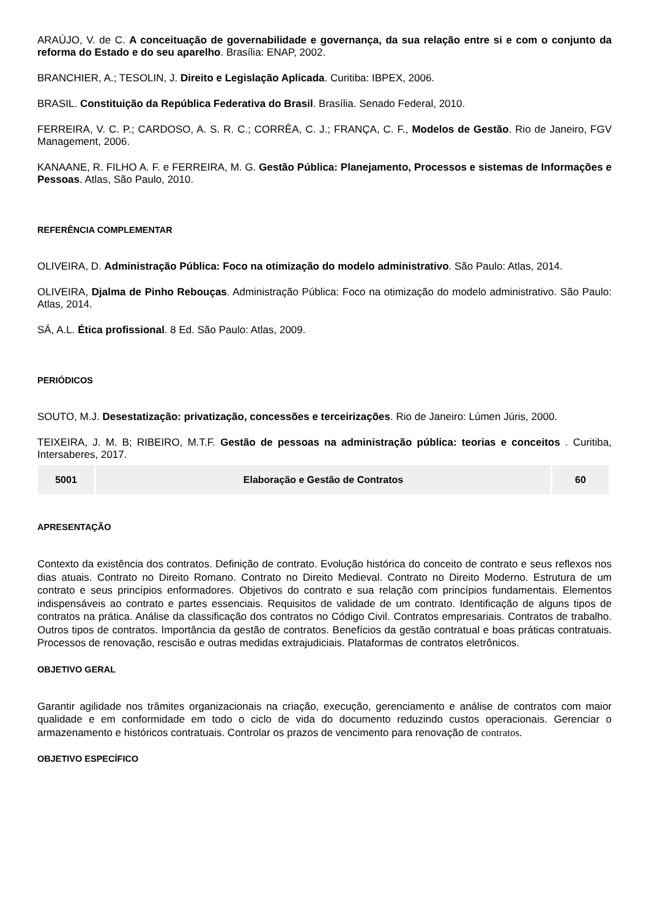ARAÚJO, V. de C. A conceituação de governabilidade e governança, da sua relação entre si e com o conjunto da reforma do Estado e do seu aparelho. Brasília: ENAP, 2002.
BRANCHIER, A.; TESOLIN, J. Direito e Legislação Aplicada. Curitiba: IBPEX, 2006.
BRASIL. Constituição da República Federativa do Brasil. Brasília. Senado Federal, 2010.
FERREIRA, V. C. P.; CARDOSO, A. S. R. C.; CORRÊA, C. J.; FRANÇA, C. F., Modelos de Gestão. Rio de Janeiro, FGV Management, 2006.
KANAANE, R. FILHO A. F. e FERREIRA, M. G. Gestão Pública: Planejamento, Processos e sistemas de Informações e Pessoas. Atlas, São Paulo, 2010.
REFERÊNCIA COMPLEMENTAR
OLIVEIRA, D. Administração Pública: Foco na otimização do modelo administrativo. São Paulo: Atlas, 2014.
OLIVEIRA, Djalma de Pinho Rebouças. Administração Pública: Foco na otimização do modelo administrativo. São Paulo: Atlas, 2014.
SÁ, A.L. Ética profissional. 8 Ed. São Paulo: Atlas, 2009.
PERIÓDICOS
SOUTO, M.J. Desestatização: privatização, concessões e terceirizações. Rio de Janeiro: Lúmen Júris, 2000.
TEIXEIRA, J. M. B; RIBEIRO, M.T.F. Gestão de pessoas na administração pública: teorias e conceitos . Curitiba, Intersaberes, 2017.
| 5001 | Elaboração e Gestão de Contratos | 60 |
APRESENTAÇÃO
Contexto da existência dos contratos. Definição de contrato. Evolução histórica do conceito de contrato e seus reflexos nos dias atuais. Contrato no Direito Romano. Contrato no Direito Medieval. Contrato no Direito Moderno. Estrutura de um contrato e seus princípios enformadores. Objetivos do contrato e sua relação com princípios fundamentais. Elementos indispensáveis ao contrato e partes essenciais. Requisitos de validade de um contrato. Identificação de alguns tipos de contratos na prática. Análise da classificação dos contratos no Código Civil. Contratos empresariais. Contratos de trabalho. Outros tipos de contratos. Importância da gestão de contratos. Benefícios da gestão contratual e boas práticas contratuais. Processos de renovação, rescisão e outras medidas extrajudiciais. Plataformas de contratos eletrônicos.
OBJETIVO GERAL
Garantir agilidade nos trâmites organizacionais na criação, execução, gerenciamento e análise de contratos com maior qualidade e em conformidade em todo o ciclo de vida do documento reduzindo custos operacionais. Gerenciar o armazenamento e históricos contratuais. Controlar os prazos de vencimento para renovação de contratos.
OBJETIVO ESPECÍFICO